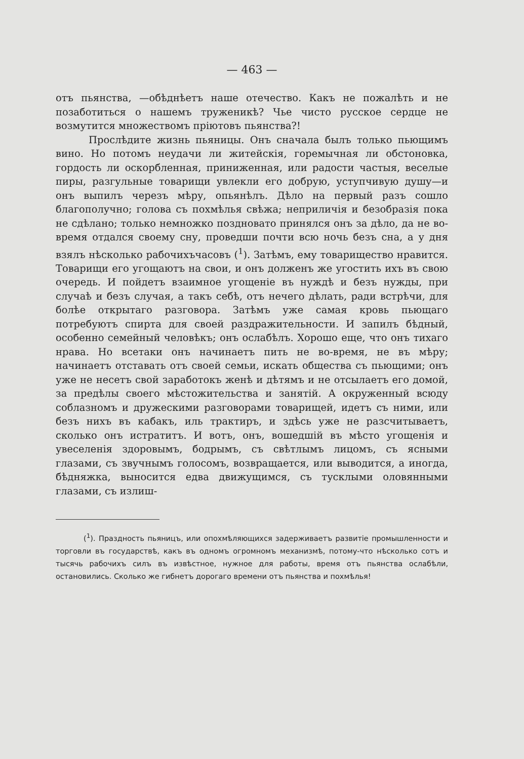— 463 —
отъ пьянства, —обѣднѣетъ наше отечество. Какъ не пожалѣть и не позаботиться о нашемъ труженикѣ? Чье чисто русское сердце не возмутится множествомъ пріютовъ пьянства?!
Прослѣдите жизнь пьяницы. Онъ сначала былъ только пьющимъ вино. Но потомъ неудачи ли житейскія, горемычная ли обстоновка, гордость ли оскорбленная, приниженная, или радости частыя, веселые пиры, разгульные товарищи увлекли его добрую, уступчивую душу—и онъ выпилъ черезъ мѣру, опьянѣлъ. Дѣло на первый разъ сошло благополучно; голова съ похмѣлья свѣжа; неприличія и безобразія пока не сдѣлано; только немножко поздновато принялся онъ за дѣло, да не во-время отдался своему сну, проведши почти всю ночь безъ сна, а у дня взялъ нѣсколько рабочихъчасовъ (<sup>1</sup>). Затѣмъ, ему товарищество нравится. Товарищи его угощаютъ на свои, и онъ долженъ же угостить ихъ въ свою очередь. И пойдетъ взаимное угощеніе въ нуждѣ и безъ нужды, при случаѣ и безъ случая, а такъ себѣ, отъ нечего дѣлать, ради встрѣчи, для болѣе открытаго разговора. Затѣмъ уже самая кровь пьющаго потребуютъ спирта для своей раздражительности. И запилъ бѣдный, особенно семейный человѣкъ; онъ ослабѣлъ. Хорошо еще, что онъ тихаго нрава. Но всетаки онъ начинаетъ пить не во-время, не въ мѣру; начинаетъ отставать отъ своей семьи, искать общества съ пьющими; онъ уже не несетъ свой заработокъ женѣ и дѣтямъ и не отсылаетъ его домой, за предѣлы своего мѣстожительства и занятій. А окруженный всюду соблазномъ и дружескими разговорами товарищей, идетъ съ ними, или безъ нихъ въ кабакъ, иль трактиръ, и здѣсь уже не разсчитываетъ, сколько онъ истратитъ. И вотъ, онъ, вошедшій въ мѣсто угощенія и увеселенія здоровымъ, бодрымъ, съ свѣтлымъ лицомъ, съ ясными глазами, съ звучнымъ голосомъ, возвращается, или выводится, а иногда, бѣдняжка, выносится едва движущимся, съ тусклыми оловянными глазами, съ излиш-
(<sup>1</sup>). Праздность пьяницъ, или опохмѣляющихся задерживаетъ развитіе промышленности и торговли въ государствѣ, какъ въ одномъ огромномъ механизмѣ, потому-что нѣсколько сотъ и тысячь рабочихъ силъ въ извѣстное, нужное для работы, время отъ пьянства ослабѣли, остановились. Сколько же гибнетъ дорогаго времени отъ пьянства и похмѣлья!